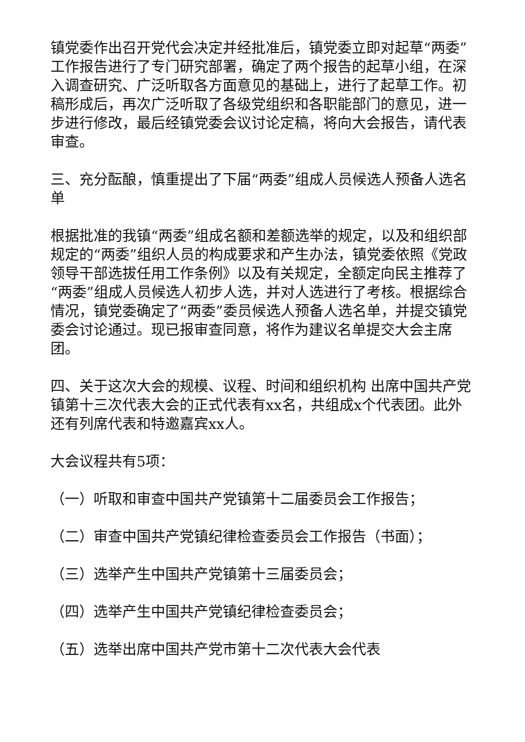镇党委作出召开党代会决定并经批准后，镇党委立即对起草“两委”工作报告进行了专门研究部署，确定了两个报告的起草小组，在深入调查研究、广泛听取各方面意见的基础上，进行了起草工作。初稿形成后，再次广泛听取了各级党组织和各职能部门的意见，进一步进行修改，最后经镇党委会议讨论定稿，将向大会报告，请代表审查。
三、充分酝酿，慎重提出了下届“两委”组成人员候选人预备人选名单
根据批准的我镇“两委”组成名额和差额选举的规定，以及和组织部规定的“两委”组织人员的构成要求和产生办法，镇党委依照《党政领导干部选拔任用工作条例》以及有关规定，全额定向民主推荐了“两委”组成人员候选人初步人选，并对人选进行了考核。根据综合情况，镇党委确定了“两委”委员候选人预备人选名单，并提交镇党委会讨论通过。现已报审查同意，将作为建议名单提交大会主席团。
四、关于这次大会的规模、议程、时间和组织机构 出席中国共产党镇第十三次代表大会的正式代表有xx名，共组成x个代表团。此外还有列席代表和特邀嘉宾xx人。
大会议程共有5项：
（一）听取和审查中国共产党镇第十二届委员会工作报告；
（二）审查中国共产党镇纪律检查委员会工作报告（书面）；
（三）选举产生中国共产党镇第十三届委员会；
（四）选举产生中国共产党镇纪律检查委员会；
（五）选举出席中国共产党市第十二次代表大会代表